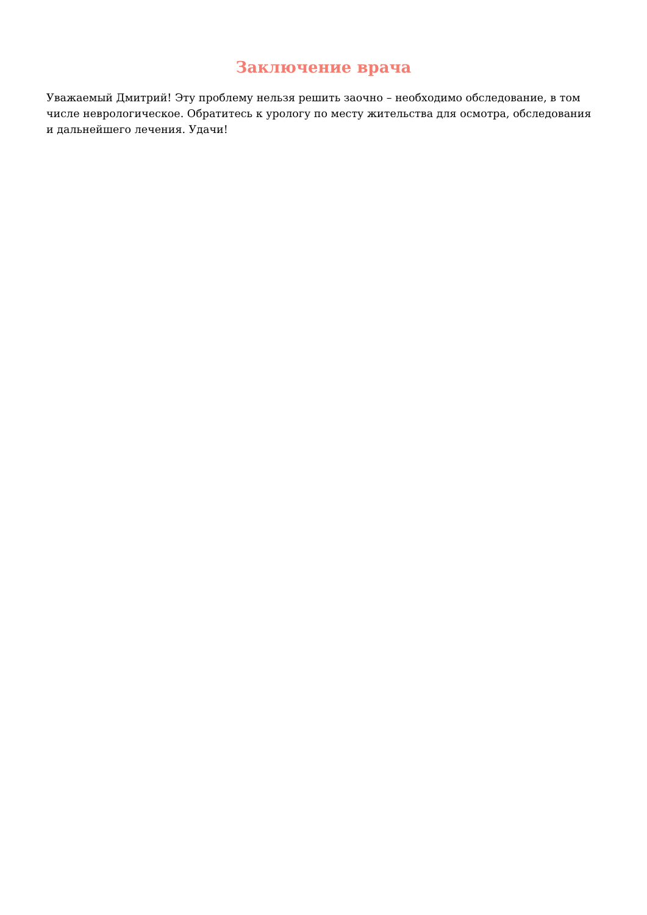Заключение врача
Уважаемый Дмитрий! Эту проблему нельзя решить заочно – необходимо обследование, в том числе неврологическое. Обратитесь к урологу по месту жительства для осмотра, обследования и дальнейшего лечения. Удачи!